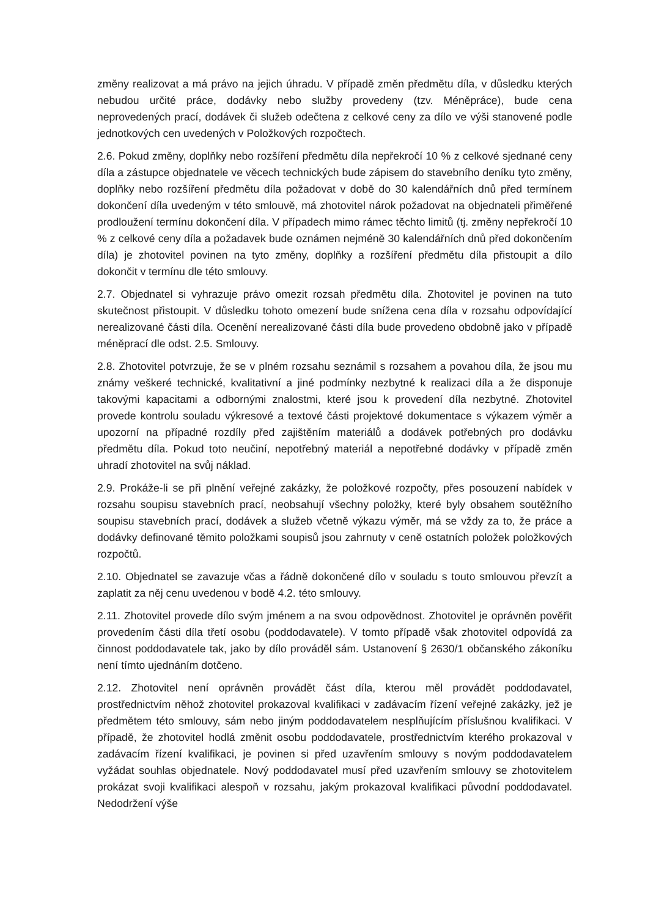změny realizovat a má právo na jejich úhradu. V případě změn předmětu díla, v důsledku kterých nebudou určité práce, dodávky nebo služby provedeny (tzv. Méněpráce), bude cena neprovedených prací, dodávek či služeb odečtena z celkové ceny za dílo ve výši stanovené podle jednotkových cen uvedených v Položkových rozpočtech.
2.6. Pokud změny, doplňky nebo rozšíření předmětu díla nepřekročí 10 % z celkové sjednané ceny díla a zástupce objednatele ve věcech technických bude zápisem do stavebního deníku tyto změny, doplňky nebo rozšíření předmětu díla požadovat v době do 30 kalendářních dnů před termínem dokončení díla uvedeným v této smlouvě, má zhotovitel nárok požadovat na objednateli přiměřené prodloužení termínu dokončení díla. V případech mimo rámec těchto limitů (tj. změny nepřekročí 10 % z celkové ceny díla a požadavek bude oznámen nejméně 30 kalendářních dnů před dokončením díla) je zhotovitel povinen na tyto změny, doplňky a rozšíření předmětu díla přistoupit a dílo dokončit v termínu dle této smlouvy.
2.7. Objednatel si vyhrazuje právo omezit rozsah předmětu díla. Zhotovitel je povinen na tuto skutečnost přistoupit. V důsledku tohoto omezení bude snížena cena díla v rozsahu odpovídající nerealizované části díla. Ocenění nerealizované části díla bude provedeno obdobně jako v případě méněprací dle odst. 2.5. Smlouvy.
2.8. Zhotovitel potvrzuje, že se v plném rozsahu seznámil s rozsahem a povahou díla, že jsou mu známy veškeré technické, kvalitativní a jiné podmínky nezbytné k realizaci díla a že disponuje takovými kapacitami a odbornými znalostmi, které jsou k provedení díla nezbytné. Zhotovitel provede kontrolu souladu výkresové a textové části projektové dokumentace s výkazem výměr a upozorní na případné rozdíly před zajištěním materiálů a dodávek potřebných pro dodávku předmětu díla. Pokud toto neučiní, nepotřebný materiál a nepotřebné dodávky v případě změn uhradí zhotovitel na svůj náklad.
2.9. Prokáže-li se při plnění veřejné zakázky, že položkové rozpočty, přes posouzení nabídek v rozsahu soupisu stavebních prací, neobsahují všechny položky, které byly obsahem soutěžního soupisu stavebních prací, dodávek a služeb včetně výkazu výměr, má se vždy za to, že práce a dodávky definované těmito položkami soupisů jsou zahrnuty v ceně ostatních položek položkových rozpočtů.
2.10. Objednatel se zavazuje včas a řádně dokončené dílo v souladu s touto smlouvou převzít a zaplatit za něj cenu uvedenou v bodě 4.2. této smlouvy.
2.11. Zhotovitel provede dílo svým jménem a na svou odpovědnost. Zhotovitel je oprávněn pověřit provedením části díla třetí osobu (poddodavatele). V tomto případě však zhotovitel odpovídá za činnost poddodavatele tak, jako by dílo prováděl sám. Ustanovení § 2630/1 občanského zákoníku není tímto ujednáním dotčeno.
2.12. Zhotovitel není oprávněn provádět část díla, kterou měl provádět poddodavatel, prostřednictvím něhož zhotovitel prokazoval kvalifikaci v zadávacím řízení veřejné zakázky, jež je předmětem této smlouvy, sám nebo jiným poddodavatelem nesplňujícím příslušnou kvalifikaci. V případě, že zhotovitel hodlá změnit osobu poddodavatele, prostřednictvím kterého prokazoval v zadávacím řízení kvalifikaci, je povinen si před uzavřením smlouvy s novým poddodavatelem vyžádat souhlas objednatele. Nový poddodavatel musí před uzavřením smlouvy se zhotovitelem prokázat svoji kvalifikaci alespoň v rozsahu, jakým prokazoval kvalifikaci původní poddodavatel. Nedodržení výše